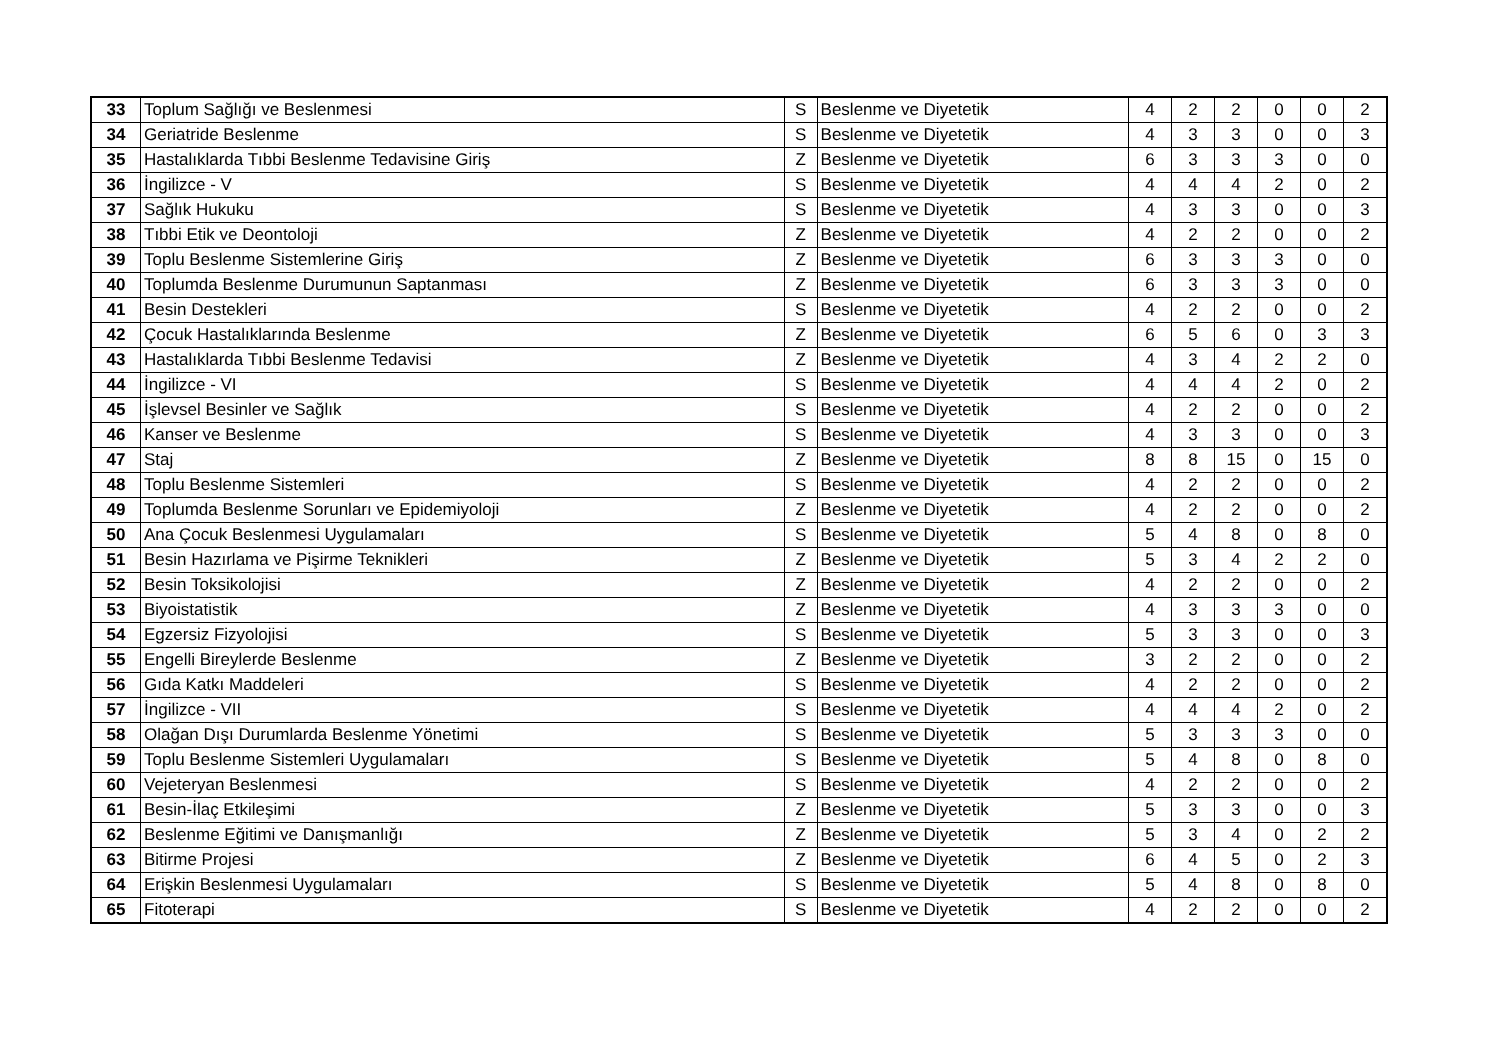| 33 | Toplum Sağlığı ve Beslenmesi | S | Beslenme ve Diyetetik | 4 | 2 | 2 | 0 | 0 | 2 |
| 34 | Geriatride Beslenme | S | Beslenme ve Diyetetik | 4 | 3 | 3 | 0 | 0 | 3 |
| 35 | Hastalıklarda Tıbbi Beslenme Tedavisine Giriş | Z | Beslenme ve Diyetetik | 6 | 3 | 3 | 3 | 0 | 0 |
| 36 | İngilizce - V | S | Beslenme ve Diyetetik | 4 | 4 | 4 | 2 | 0 | 2 |
| 37 | Sağlık Hukuku | S | Beslenme ve Diyetetik | 4 | 3 | 3 | 0 | 0 | 3 |
| 38 | Tıbbi Etik ve Deontoloji | Z | Beslenme ve Diyetetik | 4 | 2 | 2 | 0 | 0 | 2 |
| 39 | Toplu Beslenme Sistemlerine Giriş | Z | Beslenme ve Diyetetik | 6 | 3 | 3 | 3 | 0 | 0 |
| 40 | Toplumda Beslenme Durumunun Saptanması | Z | Beslenme ve Diyetetik | 6 | 3 | 3 | 3 | 0 | 0 |
| 41 | Besin Destekleri | S | Beslenme ve Diyetetik | 4 | 2 | 2 | 0 | 0 | 2 |
| 42 | Çocuk Hastalıklarında Beslenme | Z | Beslenme ve Diyetetik | 6 | 5 | 6 | 0 | 3 | 3 |
| 43 | Hastalıklarda Tıbbi Beslenme Tedavisi | Z | Beslenme ve Diyetetik | 4 | 3 | 4 | 2 | 2 | 0 |
| 44 | İngilizce - VI | S | Beslenme ve Diyetetik | 4 | 4 | 4 | 2 | 0 | 2 |
| 45 | İşlevsel Besinler ve Sağlık | S | Beslenme ve Diyetetik | 4 | 2 | 2 | 0 | 0 | 2 |
| 46 | Kanser ve Beslenme | S | Beslenme ve Diyetetik | 4 | 3 | 3 | 0 | 0 | 3 |
| 47 | Staj | Z | Beslenme ve Diyetetik | 8 | 8 | 15 | 0 | 15 | 0 |
| 48 | Toplu Beslenme Sistemleri | S | Beslenme ve Diyetetik | 4 | 2 | 2 | 0 | 0 | 2 |
| 49 | Toplumda Beslenme Sorunları ve Epidemiyoloji | Z | Beslenme ve Diyetetik | 4 | 2 | 2 | 0 | 0 | 2 |
| 50 | Ana Çocuk Beslenmesi Uygulamaları | S | Beslenme ve Diyetetik | 5 | 4 | 8 | 0 | 8 | 0 |
| 51 | Besin Hazırlama ve Pişirme Teknikleri | Z | Beslenme ve Diyetetik | 5 | 3 | 4 | 2 | 2 | 0 |
| 52 | Besin Toksikolojisi | Z | Beslenme ve Diyetetik | 4 | 2 | 2 | 0 | 0 | 2 |
| 53 | Biyoistatistik | Z | Beslenme ve Diyetetik | 4 | 3 | 3 | 3 | 0 | 0 |
| 54 | Egzersiz Fizyolojisi | S | Beslenme ve Diyetetik | 5 | 3 | 3 | 0 | 0 | 3 |
| 55 | Engelli Bireylerde Beslenme | Z | Beslenme ve Diyetetik | 3 | 2 | 2 | 0 | 0 | 2 |
| 56 | Gıda Katkı Maddeleri | S | Beslenme ve Diyetetik | 4 | 2 | 2 | 0 | 0 | 2 |
| 57 | İngilizce - VII | S | Beslenme ve Diyetetik | 4 | 4 | 4 | 2 | 0 | 2 |
| 58 | Olağan Dışı Durumlarda Beslenme Yönetimi | S | Beslenme ve Diyetetik | 5 | 3 | 3 | 3 | 0 | 0 |
| 59 | Toplu Beslenme Sistemleri Uygulamaları | S | Beslenme ve Diyetetik | 5 | 4 | 8 | 0 | 8 | 0 |
| 60 | Vejeteryan Beslenmesi | S | Beslenme ve Diyetetik | 4 | 2 | 2 | 0 | 0 | 2 |
| 61 | Besin-İlaç Etkileşimi | Z | Beslenme ve Diyetetik | 5 | 3 | 3 | 0 | 0 | 3 |
| 62 | Beslenme Eğitimi ve Danışmanlığı | Z | Beslenme ve Diyetetik | 5 | 3 | 4 | 0 | 2 | 2 |
| 63 | Bitirme Projesi | Z | Beslenme ve Diyetetik | 6 | 4 | 5 | 0 | 2 | 3 |
| 64 | Erişkin Beslenmesi Uygulamaları | S | Beslenme ve Diyetetik | 5 | 4 | 8 | 0 | 8 | 0 |
| 65 | Fitoterapi | S | Beslenme ve Diyetetik | 4 | 2 | 2 | 0 | 0 | 2 |